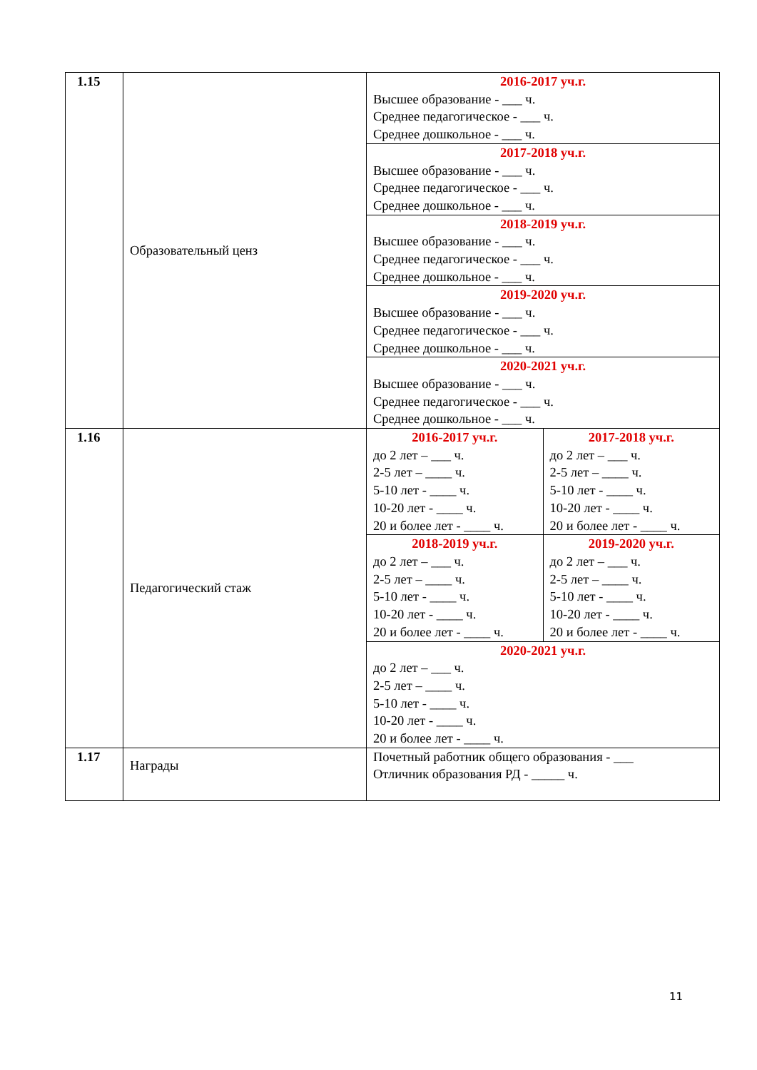| 1.15 | Образовательный ценз | 2016-2017 уч.г. Высшее образование - ___ ч. Среднее педагогическое - ___ ч. Среднее дошкольное - ___ ч. | |
| | | 2017-2018 уч.г. Высшее образование - ___ ч. Среднее педагогическое - ___ ч. Среднее дошкольное - ___ ч. | |
| | | 2018-2019 уч.г. Высшее образование - ___ ч. Среднее педагогическое - ___ ч. Среднее дошкольное - ___ ч. | |
| | | 2019-2020 уч.г. Высшее образование - ___ ч. Среднее педагогическое - ___ ч. Среднее дошкольное - ___ ч. | |
| | | 2020-2021 уч.г. Высшее образование - ___ ч. Среднее педагогическое - ___ ч. Среднее дошкольное - ___ ч. | |
| 1.16 | Педагогический стаж | 2016-2017 уч.г. до 2 лет – ___ ч. 2-5 лет – ____ ч. 5-10 лет - ____ ч. 10-20 лет - ____ ч. 20 и более лет - ____ ч. | 2017-2018 уч.г. до 2 лет – ___ ч. 2-5 лет – ____ ч. 5-10 лет - ____ ч. 10-20 лет - ____ ч. 20 и более лет - ____ ч. |
| | | 2018-2019 уч.г. до 2 лет – ___ ч. 2-5 лет – ____ ч. 5-10 лет - ____ ч. 10-20 лет - ____ ч. 20 и более лет - ____ ч. | 2019-2020 уч.г. до 2 лет – ___ ч. 2-5 лет – ____ ч. 5-10 лет - ____ ч. 10-20 лет - ____ ч. 20 и более лет - ____ ч. |
| | | 2020-2021 уч.г. до 2 лет – ___ ч. 2-5 лет – ____ ч. 5-10 лет - ____ ч. 10-20 лет - ____ ч. 20 и более лет - ____ ч. | |
| 1.17 | Награды | Почетный работник общего образования - ___ Отличник образования РД - _____ ч. | |
11